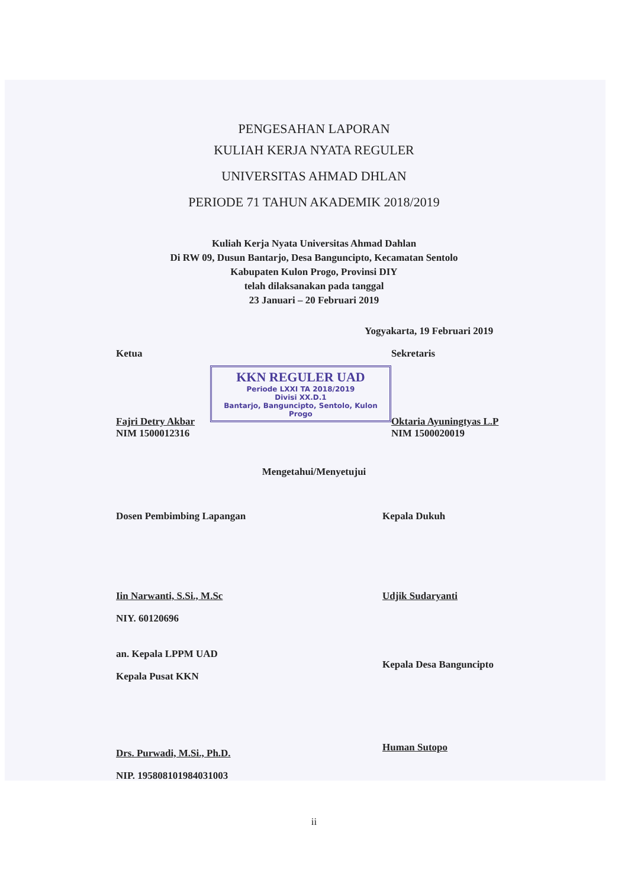PENGESAHAN LAPORAN
KULIAH KERJA NYATA REGULER
UNIVERSITAS AHMAD DHLAN
PERIODE 71 TAHUN AKADEMIK 2018/2019
Kuliah Kerja Nyata Universitas Ahmad Dahlan
Di RW 09, Dusun Bantarjo, Desa Banguncipto, Kecamatan Sentolo
Kabupaten Kulon Progo, Provinsi DIY
telah dilaksanakan pada tanggal
23 Januari – 20 Februari 2019
Yogyakarta, 19 Februari 2019
Ketua
Fajri Detry Akbar
NIM 1500012316
KKN REGULER UAD
Periode LXXI TA 2018/2019
Divisi XX.D.1
Bantarjo, Banguncipto, Sentolo, Kulon Progo
Sekretaris
Oktaria Ayuningtyas L.P
NIM 1500020019
Mengetahui/Menyetujui
Dosen Pembimbing Lapangan
Iin Narwanti, S.Si., M.Sc
NIY. 60120696
Kepala Dukuh
Udjik Sudaryanti
an. Kepala LPPM UAD
Kepala Pusat KKN
Drs. Purwadi, M.Si., Ph.D.
NIP. 195808101984031003
Kepala Desa Banguncipto
Human Sutopo
ii